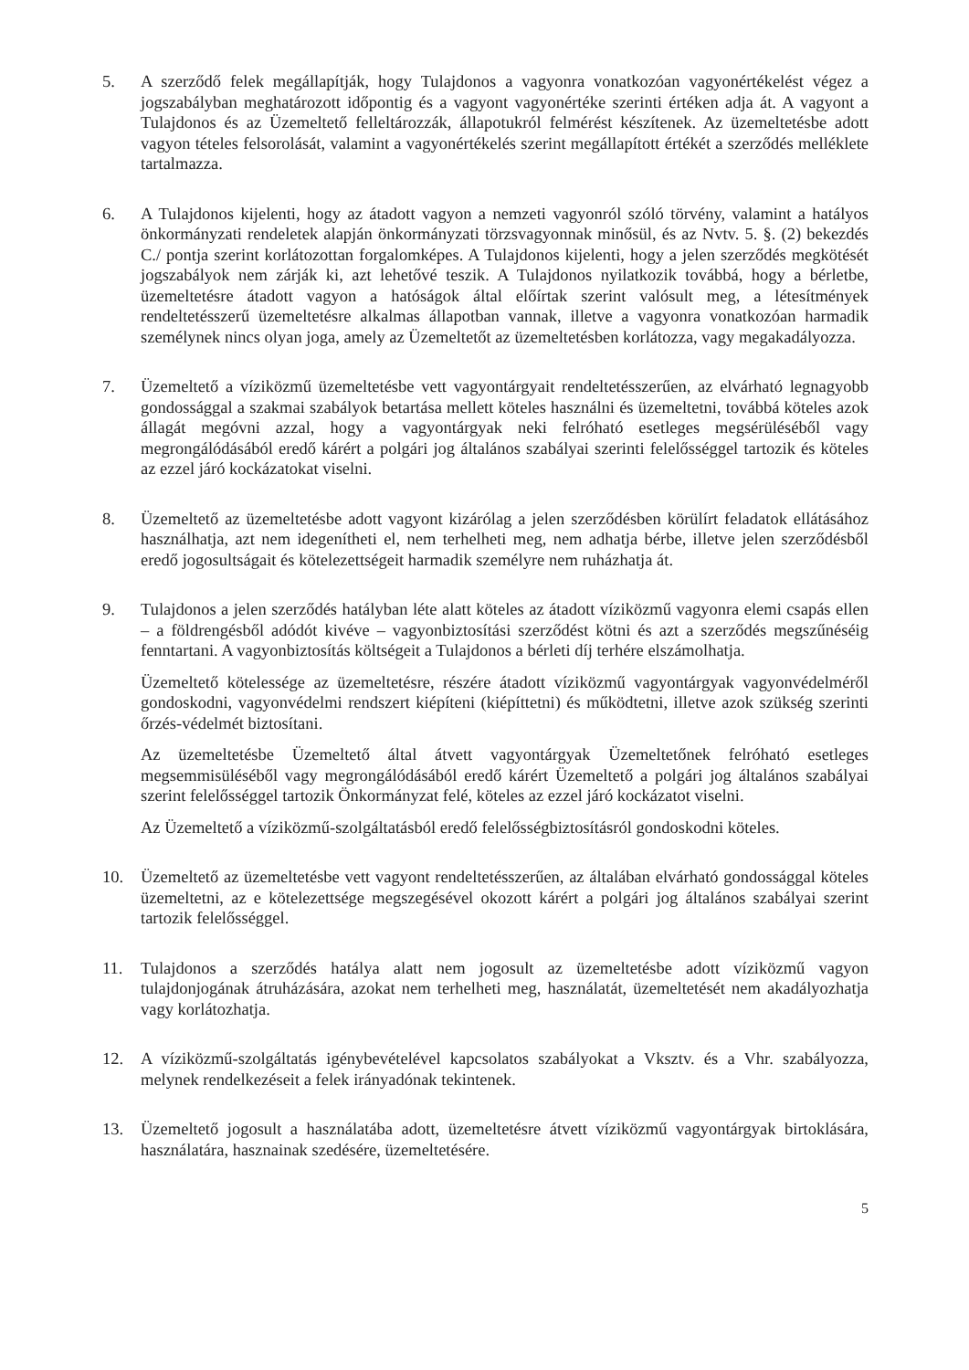5. A szerződő felek megállapítják, hogy Tulajdonos a vagyonra vonatkozóan vagyonértékelést végez a jogszabályban meghatározott időpontig és a vagyont vagyonértéke szerinti értéken adja át. A vagyont a Tulajdonos és az Üzemeltető felleltározzák, állapotukról felmérést készítenek. Az üzemeltetésbe adott vagyon tételes felsorolását, valamint a vagyonértékelés szerint megállapított értékét a szerződés melléklete tartalmazza.
6. A Tulajdonos kijelenti, hogy az átadott vagyon a nemzeti vagyonról szóló törvény, valamint a hatályos önkormányzati rendeletek alapján önkormányzati törzsvagyonnak minősül, és az Nvtv. 5. §. (2) bekezdés C./ pontja szerint korlátozottan forgalomképes. A Tulajdonos kijelenti, hogy a jelen szerződés megkötését jogszabályok nem zárják ki, azt lehetővé teszik. A Tulajdonos nyilatkozik továbbá, hogy a bérletbe, üzemeltetésre átadott vagyon a hatóságok által előírtak szerint valósult meg, a létesítmények rendeltetésszerű üzemeltetésre alkalmas állapotban vannak, illetve a vagyonra vonatkozóan harmadik személynek nincs olyan joga, amely az Üzemeltetőt az üzemeltetésben korlátozza, vagy megakadályozza.
7. Üzemeltető a víziközmű üzemeltetésbe vett vagyontárgyait rendeltetésszerűen, az elvárható legnagyobb gondossággal a szakmai szabályok betartása mellett köteles használni és üzemeltetni, továbbá köteles azok állagát megóvni azzal, hogy a vagyontárgyak neki felróható esetleges megsérüléséből vagy megrongálódásából eredő kárért a polgári jog általános szabályai szerinti felelősséggel tartozik és köteles az ezzel járó kockázatokat viselni.
8. Üzemeltető az üzemeltetésbe adott vagyont kizárólag a jelen szerződésben körülírt feladatok ellátásához használhatja, azt nem idegenítheti el, nem terhelheti meg, nem adhatja bérbe, illetve jelen szerződésből eredő jogosultságait és kötelezettségeit harmadik személyre nem ruházhatja át.
9. Tulajdonos a jelen szerződés hatályban léte alatt köteles az átadott víziközmű vagyonra elemi csapás ellen – a földrengésből adódót kivéve – vagyonbiztosítási szerződést kötni és azt a szerződés megszűnéséig fenntartani. A vagyonbiztosítás költségeit a Tulajdonos a bérleti díj terhére elszámolhatja.
Üzemeltető kötelessége az üzemeltetésre, részére átadott víziközmű vagyontárgyak vagyonvédelméről gondoskodni, vagyonvédelmi rendszert kiépíteni (kiépíttetni) és működtetni, illetve azok szükség szerinti őrzés-védelmét biztosítani.
Az üzemeltetésbe Üzemeltető által átvett vagyontárgyak Üzemeltetőnek felróható esetleges megsemmisüléséből vagy megrongálódásából eredő kárért Üzemeltető a polgári jog általános szabályai szerint felelősséggel tartozik Önkormányzat felé, köteles az ezzel járó kockázatot viselni.
Az Üzemeltető a víziközmű-szolgáltatásból eredő felelősségbiztosításról gondoskodni köteles.
10. Üzemeltető az üzemeltetésbe vett vagyont rendeltetésszerűen, az általában elvárható gondossággal köteles üzemeltetni, az e kötelezettsége megszegésével okozott kárért a polgári jog általános szabályai szerint tartozik felelősséggel.
11. Tulajdonos a szerződés hatálya alatt nem jogosult az üzemeltetésbe adott víziközmű vagyon tulajdonjogának átruházására, azokat nem terhelheti meg, használatát, üzemeltetését nem akadályozhatja vagy korlátozhatja.
12. A víziközmű-szolgáltatás igénybevételével kapcsolatos szabályokat a Vksztv. és a Vhr. szabályozza, melynek rendelkezéseit a felek irányadónak tekintenek.
13. Üzemeltető jogosult a használatába adott, üzemeltetésre átvett víziközmű vagyontárgyak birtoklására, használatára, hasznainak szedésére, üzemeltetésére.
5